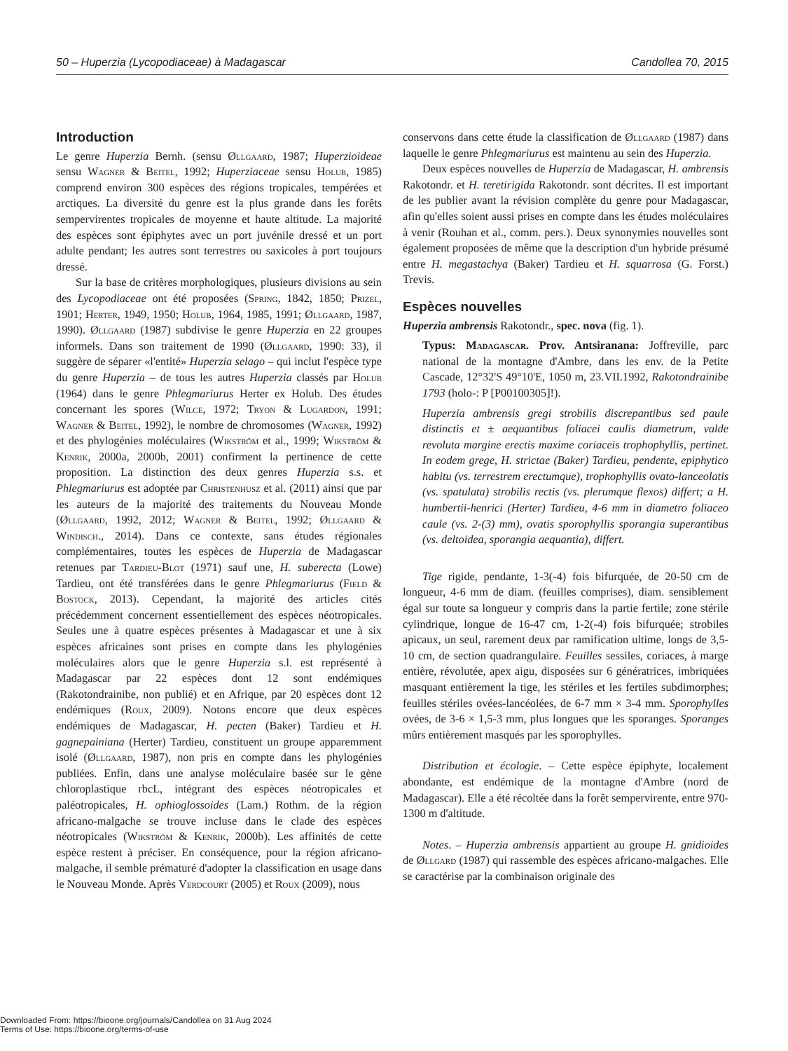50 – Huperzia (Lycopodiaceae) à Madagascar Candollea 70, 2015
Introduction
Le genre Huperzia Bernh. (sensu Øllgaard, 1987; Huperzioideae sensu Wagner & Beitel, 1992; Huperziaceae sensu Holub, 1985) comprend environ 300 espèces des régions tropicales, tempérées et arctiques. La diversité du genre est la plus grande dans les forêts sempervirentes tropicales de moyenne et haute altitude. La majorité des espèces sont épiphytes avec un port juvénile dressé et un port adulte pendant; les autres sont terrestres ou saxicoles à port toujours dressé.
Sur la base de critères morphologiques, plusieurs divisions au sein des Lycopodiaceae ont été proposées (Spring, 1842, 1850; Prizel, 1901; Herter, 1949, 1950; Holub, 1964, 1985, 1991; Øllgaard, 1987, 1990). Øllgaard (1987) subdivise le genre Huperzia en 22 groupes informels. Dans son traitement de 1990 (Øllgaard, 1990: 33), il suggère de séparer «l'entité» Huperzia selago – qui inclut l'espèce type du genre Huperzia – de tous les autres Huperzia classés par Holub (1964) dans le genre Phlegmariurus Herter ex Holub. Des études concernant les spores (Wilce, 1972; Tryon & Lugardon, 1991; Wagner & Beitel, 1992), le nombre de chromosomes (Wagner, 1992) et des phylogénies moléculaires (Wikström et al., 1999; Wikström & Kenrik, 2000a, 2000b, 2001) confirment la pertinence de cette proposition. La distinction des deux genres Huperzia s.s. et Phlegmariurus est adoptée par Christenhusz et al. (2011) ainsi que par les auteurs de la majorité des traitements du Nouveau Monde (Øllgaard, 1992, 2012; Wagner & Beitel, 1992; Øllgaard & Windisch., 2014). Dans ce contexte, sans études régionales complémentaires, toutes les espèces de Huperzia de Madagascar retenues par Tardieu-Blot (1971) sauf une, H. suberecta (Lowe) Tardieu, ont été transférées dans le genre Phlegmariurus (Field & Bostock, 2013). Cependant, la majorité des articles cités précédemment concernent essentiellement des espèces néotropicales. Seules une à quatre espèces présentes à Madagascar et une à six espèces africaines sont prises en compte dans les phylogénies moléculaires alors que le genre Huperzia s.l. est représenté à Madagascar par 22 espèces dont 12 sont endémiques (Rakotondrainibe, non publié) et en Afrique, par 20 espèces dont 12 endémiques (Roux, 2009). Notons encore que deux espèces endémiques de Madagascar, H. pecten (Baker) Tardieu et H. gagnepainiana (Herter) Tardieu, constituent un groupe apparemment isolé (Øllgaard, 1987), non pris en compte dans les phylogénies publiées. Enfin, dans une analyse moléculaire basée sur le gène chloroplastique rbcL, intégrant des espèces néotropicales et paléotropicales, H. ophioglossoides (Lam.) Rothm. de la région africano-malgache se trouve incluse dans le clade des espèces néotropicales (Wikström & Kenrik, 2000b). Les affinités de cette espèce restent à préciser. En conséquence, pour la région africano-malgache, il semble prématuré d'adopter la classification en usage dans le Nouveau Monde. Après Verdcourt (2005) et Roux (2009), nous
conservons dans cette étude la classification de Øllgaard (1987) dans laquelle le genre Phlegmariurus est maintenu au sein des Huperzia.
Deux espèces nouvelles de Huperzia de Madagascar, H. ambrensis Rakotondr. et H. teretirigida Rakotondr. sont décrites. Il est important de les publier avant la révision complète du genre pour Madagascar, afin qu'elles soient aussi prises en compte dans les études moléculaires à venir (Rouhan et al., comm. pers.). Deux synonymies nouvelles sont également proposées de même que la description d'un hybride présumé entre H. megastachya (Baker) Tardieu et H. squarrosa (G. Forst.) Trevis.
Espèces nouvelles
Huperzia ambrensis Rakotondr., spec. nova (fig. 1).
Typus: Madagascar. Prov. Antsiranana: Joffreville, parc national de la montagne d'Ambre, dans les env. de la Petite Cascade, 12°32'S 49°10'E, 1050 m, 23.VII.1992, Rakotondrainibe 1793 (holo-: P [P00100305]!).
Huperzia ambrensis gregi strobilis discrepantibus sed paule distinctis et ± aequantibus foliacei caulis diametrum, valde revoluta margine erectis maxime coriaceis trophophyllis, pertinet. In eodem grege, H. strictae (Baker) Tardieu, pendente, epiphytico habitu (vs. terrestrem erectumque), trophophyllis ovato-lanceolatis (vs. spatulata) strobilis rectis (vs. plerumque flexos) differt; a H. humbertii-henrici (Herter) Tardieu, 4-6 mm in diametro foliaceo caule (vs. 2-(3) mm), ovatis sporophyllis sporangia superantibus (vs. deltoidea, sporangia aequantia), differt.
Tige rigide, pendante, 1-3(-4) fois bifurquée, de 20-50 cm de longueur, 4-6 mm de diam. (feuilles comprises), diam. sensiblement égal sur toute sa longueur y compris dans la partie fertile; zone stérile cylindrique, longue de 16-47 cm, 1-2(-4) fois bifurquée; strobiles apicaux, un seul, rarement deux par ramification ultime, longs de 3,5-10 cm, de section quadrangulaire. Feuilles sessiles, coriaces, à marge entière, révolutée, apex aigu, disposées sur 6 génératrices, imbriquées masquant entièrement la tige, les stériles et les fertiles subdimorphes; feuilles stériles ovées-lancéolées, de 6-7 mm × 3-4 mm. Sporophylles ovées, de 3-6 × 1,5-3 mm, plus longues que les sporanges. Sporanges mûrs entièrement masqués par les sporophylles.
Distribution et écologie. – Cette espèce épiphyte, localement abondante, est endémique de la montagne d'Ambre (nord de Madagascar). Elle a été récoltée dans la forêt sempervirente, entre 970-1300 m d'altitude.
Notes. – Huperzia ambrensis appartient au groupe H. gnidioides de Øllgard (1987) qui rassemble des espèces africano-malgaches. Elle se caractérise par la combinaison originale des
Downloaded From: https://bioone.org/journals/Candollea on 31 Aug 2024
Terms of Use: https://bioone.org/terms-of-use